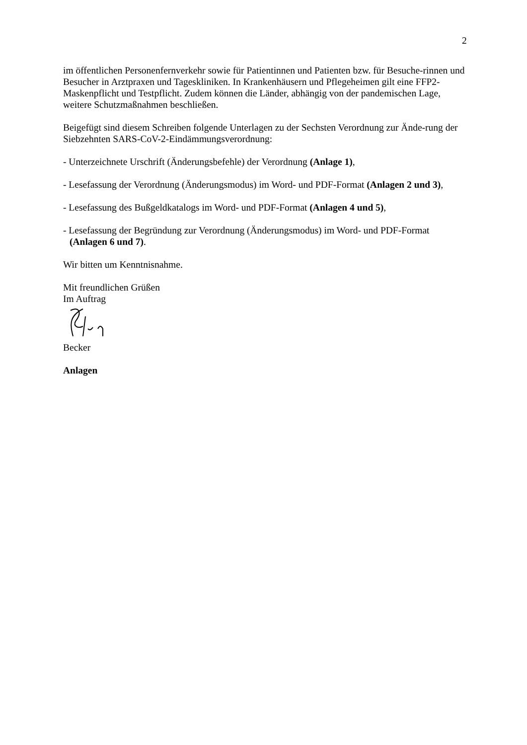2
im öffentlichen Personenfernverkehr sowie für Patientinnen und Patienten bzw. für Besuche-rinnen und Besucher in Arztpraxen und Tageskliniken. In Krankenhäusern und Pflegeheimen gilt eine FFP2-Maskenpflicht und Testpflicht. Zudem können die Länder, abhängig von der pandemischen Lage, weitere Schutzmaßnahmen beschließen.
Beigefügt sind diesem Schreiben folgende Unterlagen zu der Sechsten Verordnung zur Ände-rung der Siebzehnten SARS-CoV-2-Eindämmungsverordnung:
- Unterzeichnete Urschrift (Änderungsbefehle) der Verordnung (Anlage 1),
- Lesefassung der Verordnung (Änderungsmodus) im Word- und PDF-Format (Anlagen 2 und 3),
- Lesefassung des Bußgeldkatalogs im Word- und PDF-Format (Anlagen 4 und 5),
- Lesefassung der Begründung zur Verordnung (Änderungsmodus) im Word- und PDF-Format (Anlagen 6 und 7).
Wir bitten um Kenntnisnahme.
Mit freundlichen Grüßen
Im Auftrag
Becker
Anlagen